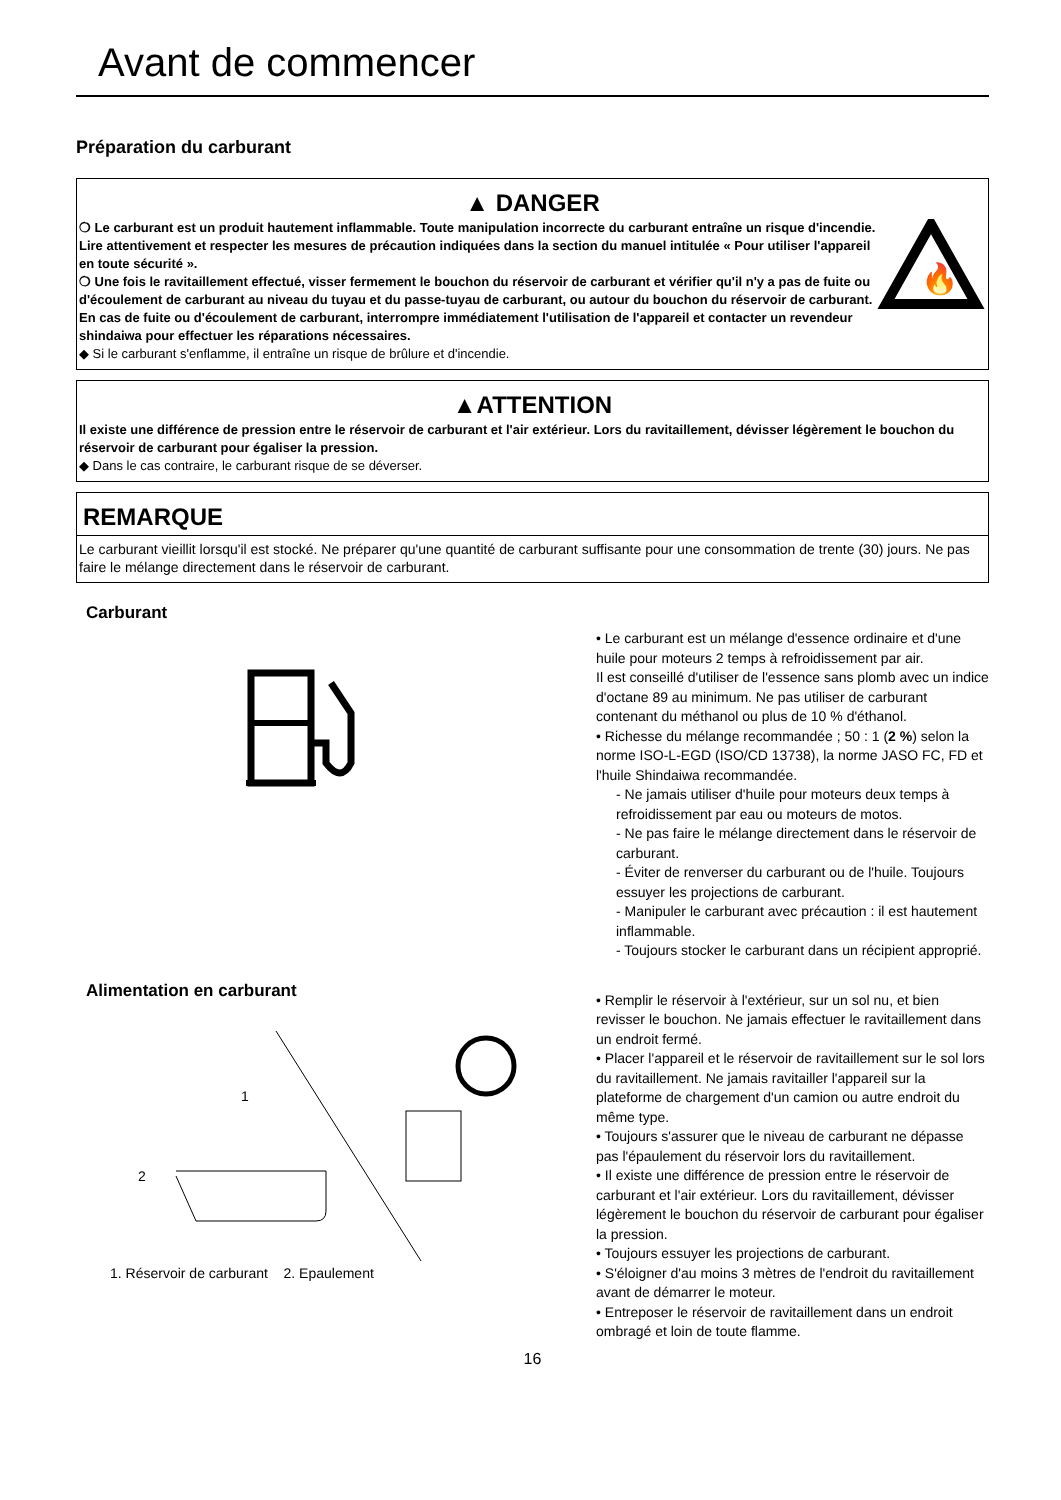Avant de commencer
Préparation du carburant
▲ DANGER
❍ Le carburant est un produit hautement inflammable. Toute manipulation incorrecte du carburant entraîne un risque d'incendie. Lire attentivement et respecter les mesures de précaution indiquées dans la section du manuel intitulée « Pour utiliser l'appareil en toute sécurité ».
❍ Une fois le ravitaillement effectué, visser fermement le bouchon du réservoir de carburant et vérifier qu'il n'y a pas de fuite ou d'écoulement de carburant au niveau du tuyau et du passe-tuyau de carburant, ou autour du bouchon du réservoir de carburant. En cas de fuite ou d'écoulement de carburant, interrompre immédiatement l'utilisation de l'appareil et contacter un revendeur shindaiwa pour effectuer les réparations nécessaires.
🔥
◆ Si le carburant s'enflamme, il entraîne un risque de brûlure et d'incendie.
▲ATTENTION
Il existe une différence de pression entre le réservoir de carburant et l'air extérieur. Lors du ravitaillement, dévisser légèrement le bouchon du réservoir de carburant pour égaliser la pression.
◆ Dans le cas contraire, le carburant risque de se déverser.
REMARQUE
Le carburant vieillit lorsqu'il est stocké. Ne préparer qu'une quantité de carburant suffisante pour une consommation de trente (30) jours. Ne pas faire le mélange directement dans le réservoir de carburant.
Carburant
• Le carburant est un mélange d'essence ordinaire et d'une huile pour moteurs 2 temps à refroidissement par air.
Il est conseillé d'utiliser de l'essence sans plomb avec un indice d'octane 89 au minimum. Ne pas utiliser de carburant contenant du méthanol ou plus de 10 % d'éthanol.
• Richesse du mélange recommandée ; 50 : 1 (2 %) selon la norme ISO-L-EGD (ISO/CD 13738), la norme JASO FC, FD et l'huile Shindaiwa recommandée.
- Ne jamais utiliser d'huile pour moteurs deux temps à refroidissement par eau ou moteurs de motos.
- Ne pas faire le mélange directement dans le réservoir de carburant.
- Éviter de renverser du carburant ou de l'huile. Toujours essuyer les projections de carburant.
- Manipuler le carburant avec précaution : il est hautement inflammable.
- Toujours stocker le carburant dans un récipient approprié.
Alimentation en carburant
1
2
1. Réservoir de carburant 2. Epaulement
• Remplir le réservoir à l'extérieur, sur un sol nu, et bien revisser le bouchon. Ne jamais effectuer le ravitaillement dans un endroit fermé.
• Placer l'appareil et le réservoir de ravitaillement sur le sol lors du ravitaillement. Ne jamais ravitailler l'appareil sur la plateforme de chargement d'un camion ou autre endroit du même type.
• Toujours s'assurer que le niveau de carburant ne dépasse pas l'épaulement du réservoir lors du ravitaillement.
• Il existe une différence de pression entre le réservoir de carburant et l'air extérieur. Lors du ravitaillement, dévisser légèrement le bouchon du réservoir de carburant pour égaliser la pression.
• Toujours essuyer les projections de carburant.
• S'éloigner d'au moins 3 mètres de l'endroit du ravitaillement avant de démarrer le moteur.
• Entreposer le réservoir de ravitaillement dans un endroit ombragé et loin de toute flamme.
16